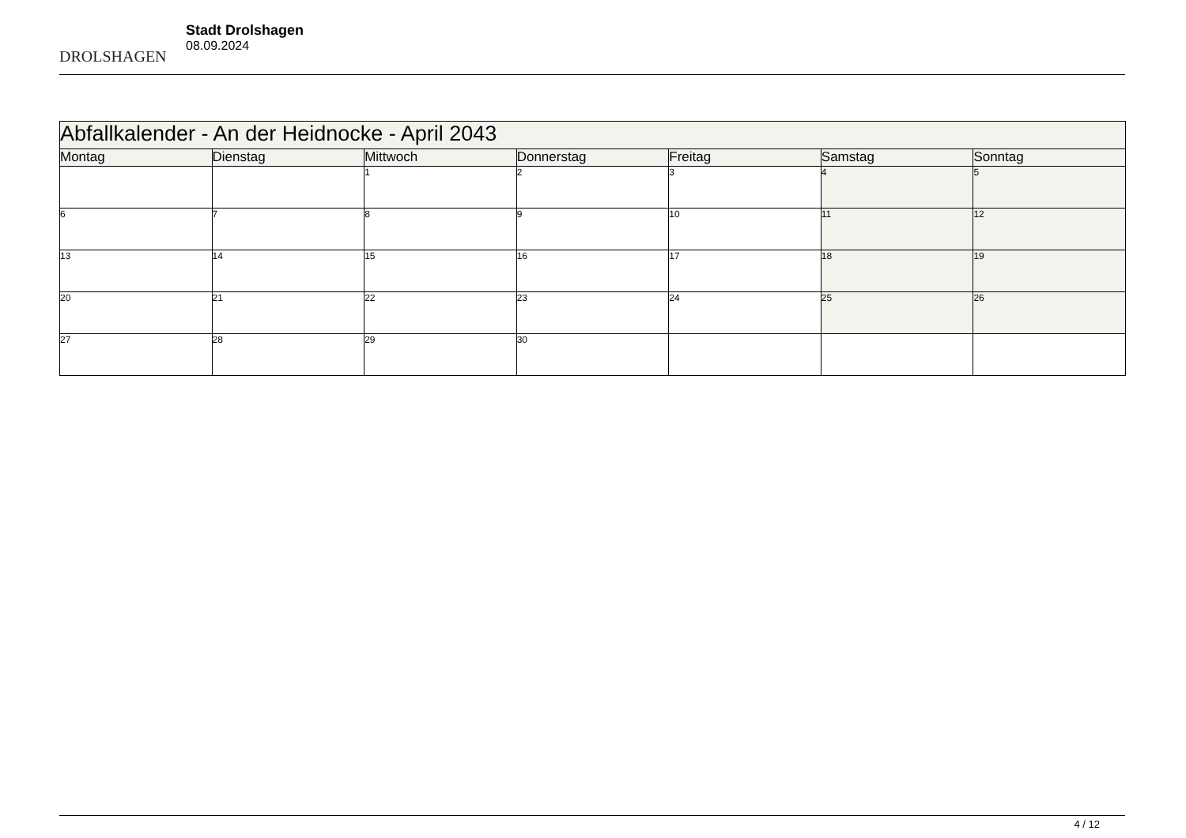DROLSHAGEN
Stadt Drolshagen
08.09.2024
| Abfallkalender - An der Heidnocke - April 2043 | | | | | | |
| --- | --- | --- | --- | --- | --- | --- |
| Montag | Dienstag | Mittwoch | Donnerstag | Freitag | Samstag | Sonntag |
| | | 1 | 2 | 3 | 4 | 5 |
| 6 | 7 | 8 | 9 | 10 | 11 | 12 |
| 13 | 14 | 15 | 16 | 17 | 18 | 19 |
| 20 | 21 | 22 | 23 | 24 | 25 | 26 |
| 27 | 28 | 29 | 30 | | | |
4 / 12